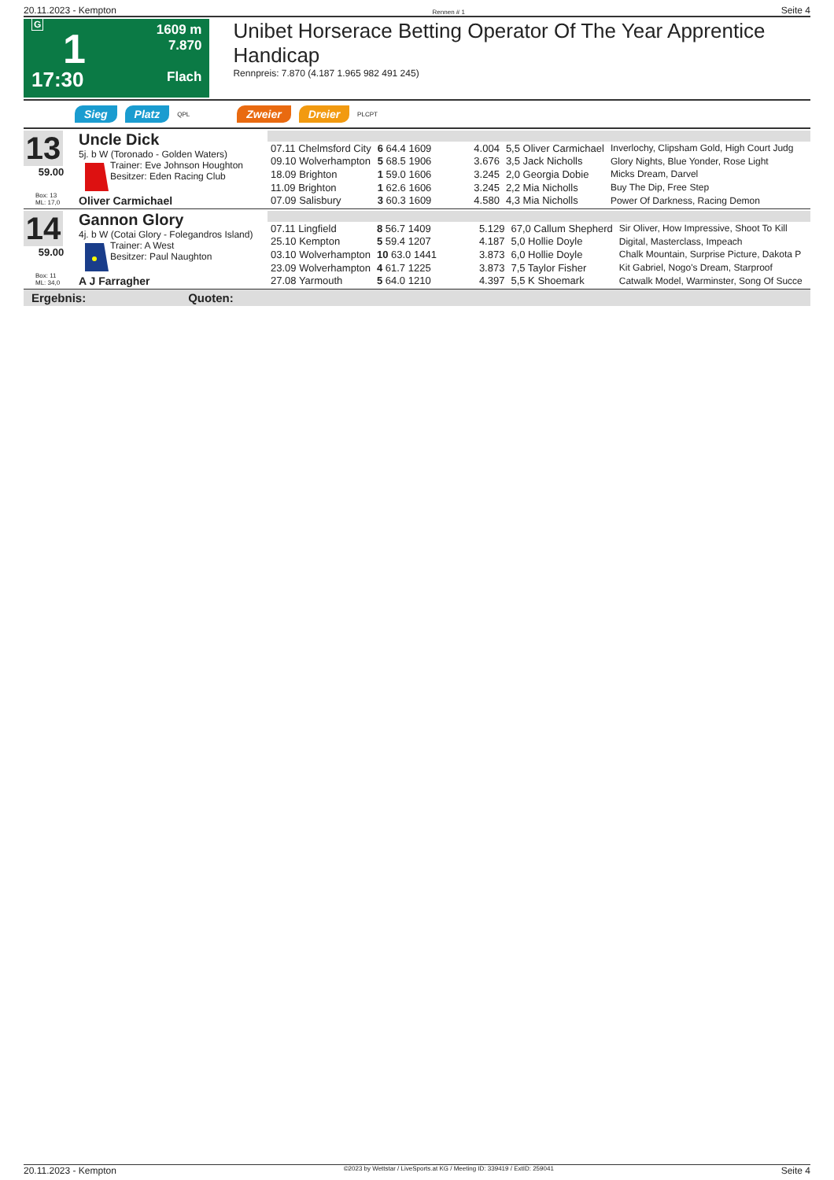20.11.2023 - Kempton Rennen # 1 Seite 4
G
1
17:30
1609 m
7.870
Flach
Unibet Horserace Betting Operator Of The Year Apprentice Handicap
Rennpreis: 7.870 (4.187 1.965 982 491 245)
Sieg Platz QPL Zweier Dreier PLCPT
13
59.00
Box: 13
ML: 17,0
Uncle Dick
5j. b W (Toronado - Golden Waters)
Trainer: Eve Johnson Houghton
Besitzer: Eden Racing Club
Oliver Carmichael
| 07.11 Chelmsford City | 6 64.4 1609 | 4.004 | 5,5 Oliver Carmichael | Inverlochy, Clipsham Gold, High Court Judg |
| 09.10 Wolverhampton | 5 68.5 1906 | 3.676 | 3,5 Jack Nicholls | Glory Nights, Blue Yonder, Rose Light |
| 18.09 Brighton | 1 59.0 1606 | 3.245 | 2,0 Georgia Dobie | Micks Dream, Darvel |
| 11.09 Brighton | 1 62.6 1606 | 3.245 | 2,2 Mia Nicholls | Buy The Dip, Free Step |
| 07.09 Salisbury | 3 60.3 1609 | 4.580 | 4,3 Mia Nicholls | Power Of Darkness, Racing Demon |
14
59.00
Box: 11
ML: 34,0
Gannon Glory
4j. b W (Cotai Glory - Folegandros Island)
Trainer: A West
Besitzer: Paul Naughton
A J Farragher
| 07.11 Lingfield | 8 56.7 1409 | 5.129 | 67,0 Callum Shepherd | Sir Oliver, How Impressive, Shoot To Kill |
| 25.10 Kempton | 5 59.4 1207 | 4.187 | 5,0 Hollie Doyle | Digital, Masterclass, Impeach |
| 03.10 Wolverhampton | 10 63.0 1441 | 3.873 | 6,0 Hollie Doyle | Chalk Mountain, Surprise Picture, Dakota P |
| 23.09 Wolverhampton | 4 61.7 1225 | 3.873 | 7,5 Taylor Fisher | Kit Gabriel, Nogo's Dream, Starproof |
| 27.08 Yarmouth | 5 64.0 1210 | 4.397 | 5,5 K Shoemark | Catwalk Model, Warminster, Song Of Succe |
Ergebnis: Quoten:
20.11.2023 - Kempton ©2023 by Wettstar / LiveSports.at KG / Meeting ID: 339419 / ExtID: 259041 Seite 4